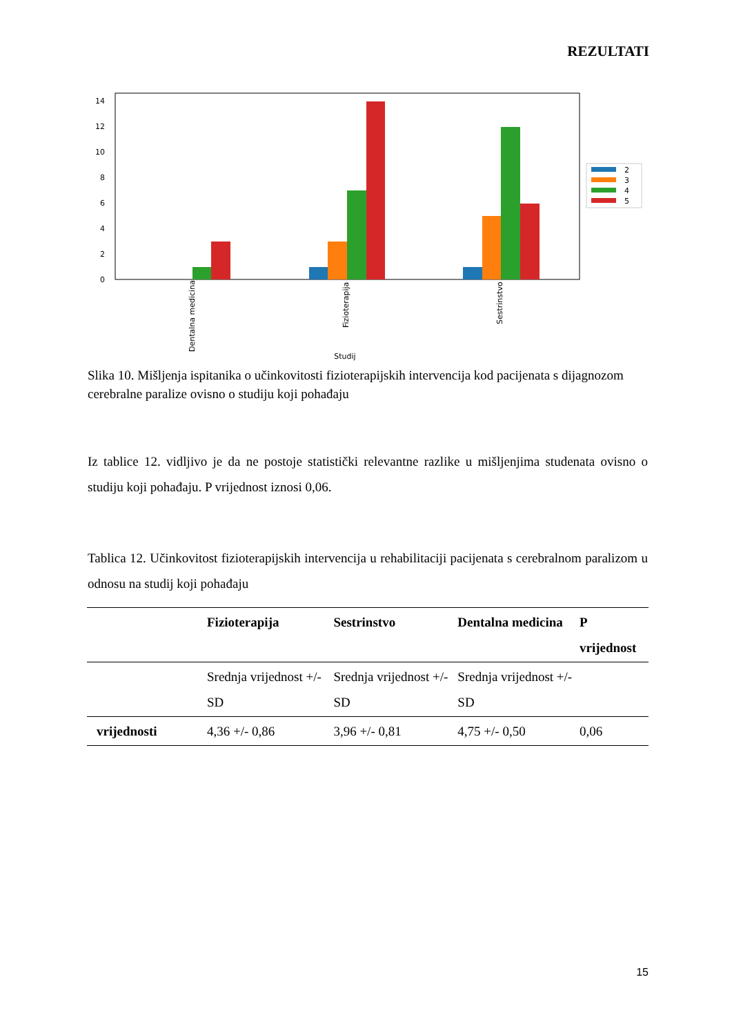REZULTATI
0
2
4
6
8
10
12
14
Dentalna medicina
Fizioterapija
Sestrinstvo
Studij
2
3
4
5
Slika 10. Mišljenja ispitanika o učinkovitosti fizioterapijskih intervencija kod pacijenata s dijagnozom cerebralne paralize ovisno o studiju koji pohađaju
Iz tablice 12. vidljivo je da ne postoje statistički relevantne razlike u mišljenjima studenata ovisno o studiju koji pohađaju. P vrijednost iznosi 0,06.
Tablica 12. Učinkovitost fizioterapijskih intervencija u rehabilitaciji pacijenata s cerebralnom paralizom u odnosu na studij koji pohađaju
| | Fizioterapija | Sestrinstvo | Dentalna medicina | P vrijednost |
| --- | --- | --- | --- | --- |
| | Srednja vrijednost +/- SD | Srednja vrijednost +/- SD | Srednja vrijednost +/- SD | |
| vrijednosti | 4,36 +/- 0,86 | 3,96 +/- 0,81 | 4,75 +/- 0,50 | 0,06 |
15